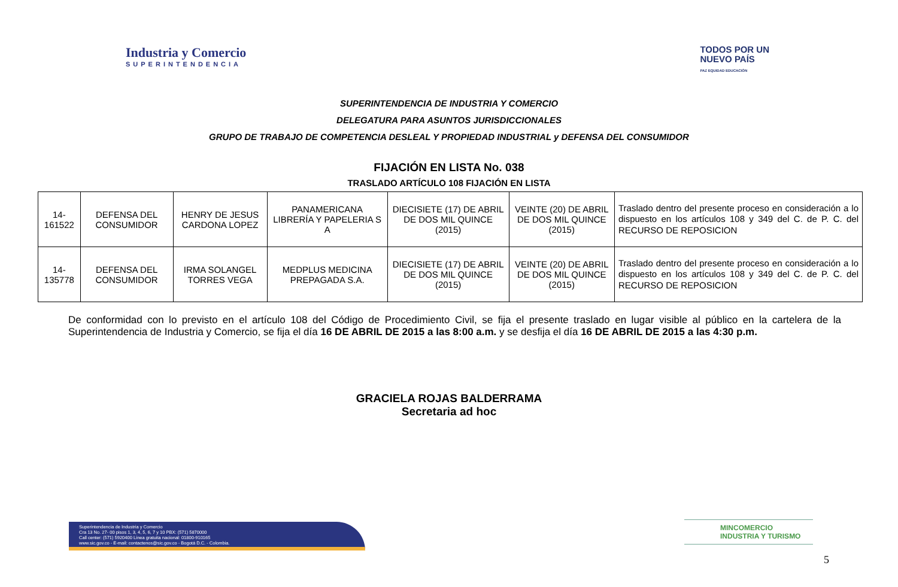Industria y Comercio
SUPERINTENDENCIA
TODOS POR UN
NUEVO PAÍS
PAZ EQUIDAD EDUCACIÓN
SUPERINTENDENCIA DE INDUSTRIA Y COMERCIO
DELEGATURA PARA ASUNTOS JURISDICCIONALES
GRUPO DE TRABAJO DE COMPETENCIA DESLEAL Y PROPIEDAD INDUSTRIAL y DEFENSA DEL CONSUMIDOR
FIJACIÓN EN LISTA No. 038
TRASLADO ARTÍCULO 108 FIJACIÓN EN LISTA
| 14-161522 | DEFENSA DEL CONSUMIDOR | HENRY DE JESUS CARDONA LOPEZ | PANAMERICANA LIBRERÍA Y PAPELERIA S A | DIECISIETE (17) DE ABRIL DE DOS MIL QUINCE (2015) | VEINTE (20) DE ABRIL DE DOS MIL QUINCE (2015) | Traslado dentro del presente proceso en consideración a lo dispuesto en los artículos 108 y 349 del C. de P. C. del RECURSO DE REPOSICION |
| 14-135778 | DEFENSA DEL CONSUMIDOR | IRMA SOLANGEL TORRES VEGA | MEDPLUS MEDICINA PREPAGADA S.A. | DIECISIETE (17) DE ABRIL DE DOS MIL QUINCE (2015) | VEINTE (20) DE ABRIL DE DOS MIL QUINCE (2015) | Traslado dentro del presente proceso en consideración a lo dispuesto en los artículos 108 y 349 del C. de P. C. del RECURSO DE REPOSICION |
De conformidad con lo previsto en el artículo 108 del Código de Procedimiento Civil, se fija el presente traslado en lugar visible al público en la cartelera de la Superintendencia de Industria y Comercio, se fija el día 16 DE ABRIL DE 2015 a las 8:00 a.m. y se desfija el día 16 DE ABRIL DE 2015 a las 4:30 p.m.
GRACIELA ROJAS BALDERRAMA
Secretaria ad hoc
Superintendencia de Industria y Comercio
Cra 13 No. 27- 00 pisos 1, 3, 4, 5, 6, 7 y 10 PBX: (571) 5870000
Call center: (571) 5920400 Línea gratuita nacional: 01800-910165
www.sic.gov.co - E-mail: contactenos@sic.gov.co - Bogotá D.C. - Colombia.
MINCOMERCIO
INDUSTRIA Y TURISMO
5